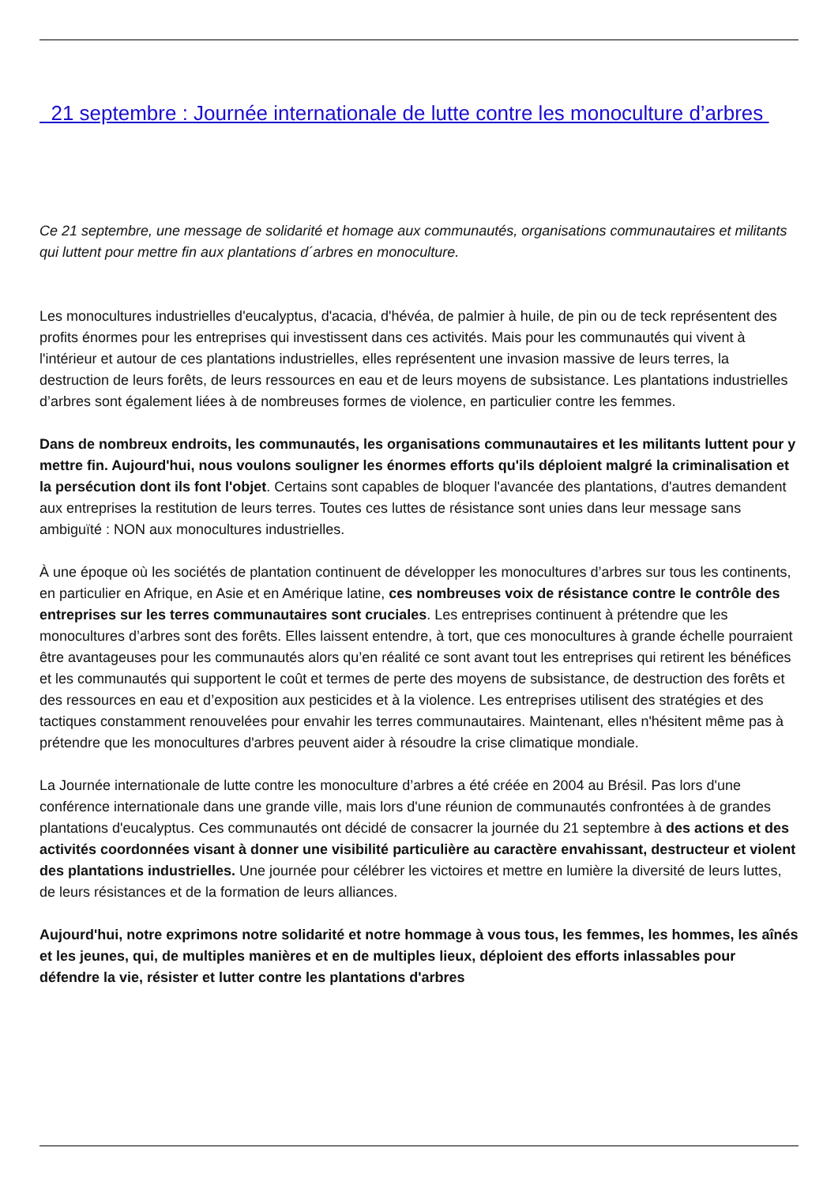21 septembre : Journée internationale de lutte contre les monoculture d’arbres
Ce 21 septembre, une message de solidarité et homage aux communautés, organisations communautaires et militants qui luttent pour mettre fin aux plantations d´arbres en monoculture.
Les monocultures industrielles d'eucalyptus, d'acacia, d'hévéa, de palmier à huile, de pin ou de teck représentent des profits énormes pour les entreprises qui investissent dans ces activités. Mais pour les communautés qui vivent à l'intérieur et autour de ces plantations industrielles, elles représentent une invasion massive de leurs terres, la destruction de leurs forêts, de leurs ressources en eau et de leurs moyens de subsistance. Les plantations industrielles d’arbres sont également liées à de nombreuses formes de violence, en particulier contre les femmes.
Dans de nombreux endroits, les communautés, les organisations communautaires et les militants luttent pour y mettre fin. Aujourd'hui, nous voulons souligner les énormes efforts qu'ils déploient malgré la criminalisation et la persécution dont ils font l'objet. Certains sont capables de bloquer l'avancée des plantations, d'autres demandent aux entreprises la restitution de leurs terres. Toutes ces luttes de résistance sont unies dans leur message sans ambiguïté : NON aux monocultures industrielles.
À une époque où les sociétés de plantation continuent de développer les monocultures d’arbres sur tous les continents, en particulier en Afrique, en Asie et en Amérique latine, ces nombreuses voix de résistance contre le contrôle des entreprises sur les terres communautaires sont cruciales. Les entreprises continuent à prétendre que les monocultures d’arbres sont des forêts. Elles laissent entendre, à tort, que ces monocultures à grande échelle pourraient être avantageuses pour les communautés alors qu’en réalité ce sont avant tout les entreprises qui retirent les bénéfices et les communautés qui supportent le coût et termes de perte des moyens de subsistance, de destruction des forêts et des ressources en eau et d’exposition aux pesticides et à la violence. Les entreprises utilisent des stratégies et des tactiques constamment renouvelées pour envahir les terres communautaires. Maintenant, elles n'hésitent même pas à prétendre que les monocultures d'arbres peuvent aider à résoudre la crise climatique mondiale.
La Journée internationale de lutte contre les monoculture d’arbres a été créée en 2004 au Brésil. Pas lors d'une conférence internationale dans une grande ville, mais lors d'une réunion de communautés confrontées à de grandes plantations d'eucalyptus. Ces communautés ont décidé de consacrer la journée du 21 septembre à des actions et des activités coordonnées visant à donner une visibilité particulière au caractère envahissant, destructeur et violent des plantations industrielles. Une journée pour célébrer les victoires et mettre en lumière la diversité de leurs luttes, de leurs résistances et de la formation de leurs alliances.
Aujourd'hui, notre exprimons notre solidarité et notre hommage à vous tous, les femmes, les hommes, les aînés et les jeunes, qui, de multiples manières et en de multiples lieux, déploient des efforts inlassables pour défendre la vie, résister et lutter contre les plantations d'arbres